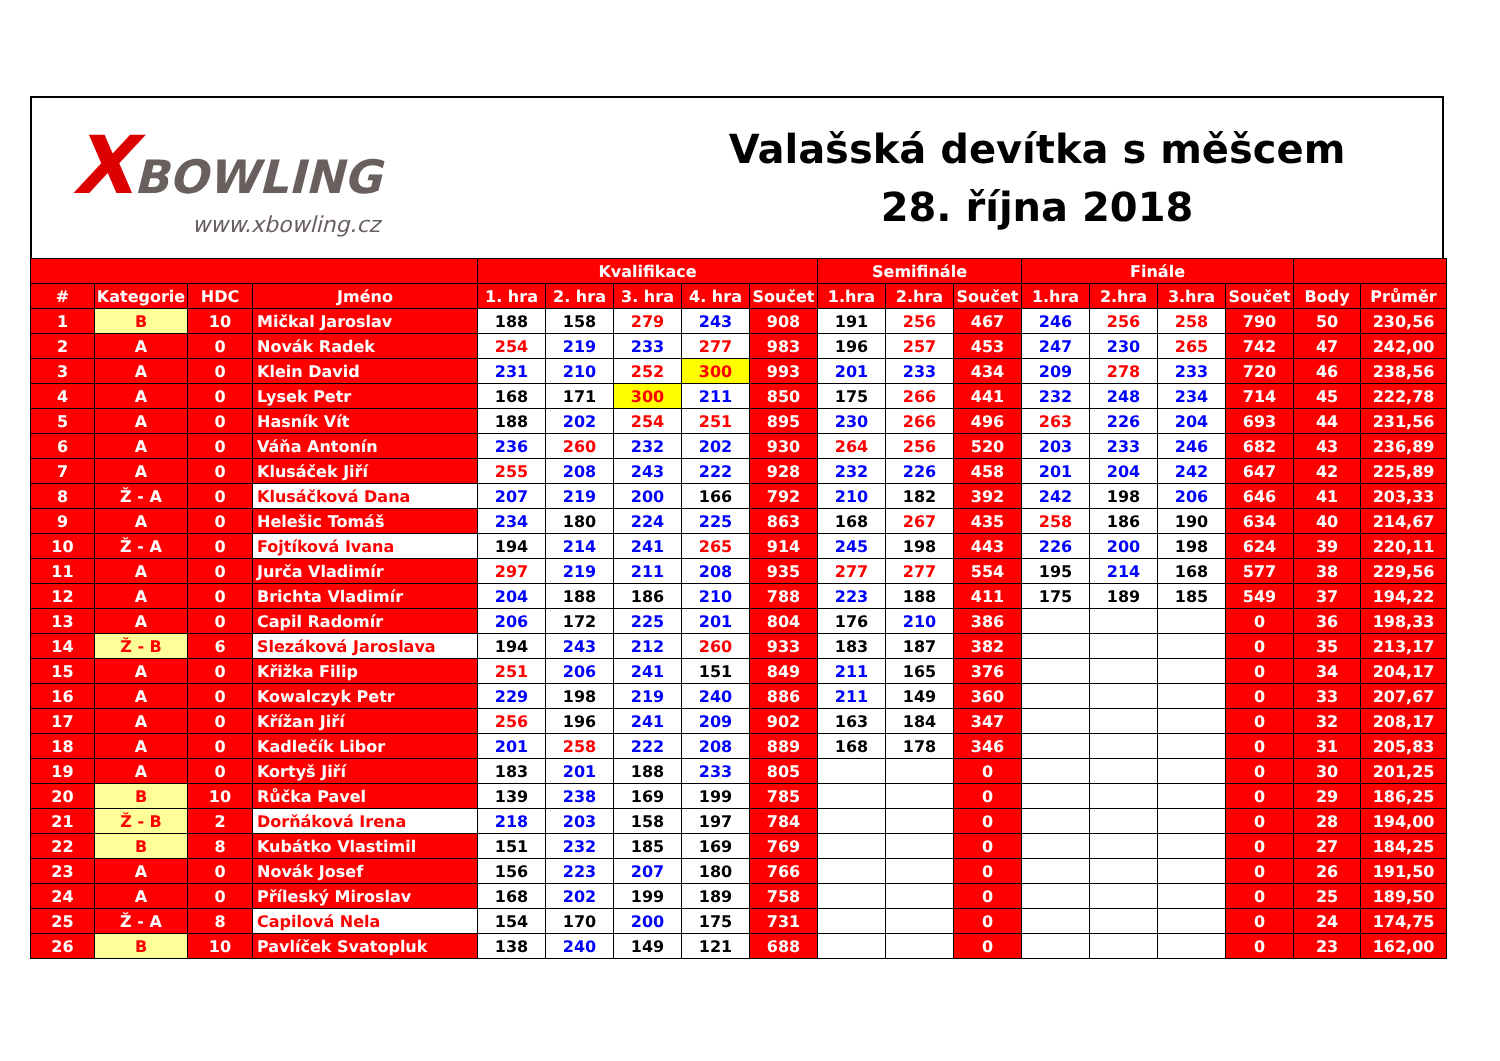XBOWLING
www.xbowling.cz
Valašská devítka s měšcem
28. října 2018
| | | | | Kvalifikace | | | | | Semifinále | | | Finále | | | | | |
| --- | --- | --- | --- | --- | --- | --- | --- | --- | --- | --- | --- | --- | --- | --- | --- | --- | --- |
| # | Kategorie | HDC | Jméno | 1. hra | 2. hra | 3. hra | 4. hra | Součet | 1.hra | 2.hra | Součet | 1.hra | 2.hra | 3.hra | Součet | Body | Průměr |
| 1 | B | 10 | Mičkal Jaroslav | 188 | 158 | 279 | 243 | 908 | 191 | 256 | 467 | 246 | 256 | 258 | 790 | 50 | 230,56 |
| 2 | A | 0 | Novák Radek | 254 | 219 | 233 | 277 | 983 | 196 | 257 | 453 | 247 | 230 | 265 | 742 | 47 | 242,00 |
| 3 | A | 0 | Klein David | 231 | 210 | 252 | 300 | 993 | 201 | 233 | 434 | 209 | 278 | 233 | 720 | 46 | 238,56 |
| 4 | A | 0 | Lysek Petr | 168 | 171 | 300 | 211 | 850 | 175 | 266 | 441 | 232 | 248 | 234 | 714 | 45 | 222,78 |
| 5 | A | 0 | Hasník Vít | 188 | 202 | 254 | 251 | 895 | 230 | 266 | 496 | 263 | 226 | 204 | 693 | 44 | 231,56 |
| 6 | A | 0 | Váňa Antonín | 236 | 260 | 232 | 202 | 930 | 264 | 256 | 520 | 203 | 233 | 246 | 682 | 43 | 236,89 |
| 7 | A | 0 | Klusáček Jiří | 255 | 208 | 243 | 222 | 928 | 232 | 226 | 458 | 201 | 204 | 242 | 647 | 42 | 225,89 |
| 8 | Ž - A | 0 | Klusáčková Dana | 207 | 219 | 200 | 166 | 792 | 210 | 182 | 392 | 242 | 198 | 206 | 646 | 41 | 203,33 |
| 9 | A | 0 | Helešic Tomáš | 234 | 180 | 224 | 225 | 863 | 168 | 267 | 435 | 258 | 186 | 190 | 634 | 40 | 214,67 |
| 10 | Ž - A | 0 | Fojtíková Ivana | 194 | 214 | 241 | 265 | 914 | 245 | 198 | 443 | 226 | 200 | 198 | 624 | 39 | 220,11 |
| 11 | A | 0 | Jurča Vladimír | 297 | 219 | 211 | 208 | 935 | 277 | 277 | 554 | 195 | 214 | 168 | 577 | 38 | 229,56 |
| 12 | A | 0 | Brichta Vladimír | 204 | 188 | 186 | 210 | 788 | 223 | 188 | 411 | 175 | 189 | 185 | 549 | 37 | 194,22 |
| 13 | A | 0 | Capil Radomír | 206 | 172 | 225 | 201 | 804 | 176 | 210 | 386 | | | | 0 | 36 | 198,33 |
| 14 | Ž - B | 6 | Slezáková Jaroslava | 194 | 243 | 212 | 260 | 933 | 183 | 187 | 382 | | | | 0 | 35 | 213,17 |
| 15 | A | 0 | Křižka Filip | 251 | 206 | 241 | 151 | 849 | 211 | 165 | 376 | | | | 0 | 34 | 204,17 |
| 16 | A | 0 | Kowalczyk Petr | 229 | 198 | 219 | 240 | 886 | 211 | 149 | 360 | | | | 0 | 33 | 207,67 |
| 17 | A | 0 | Křížan Jiří | 256 | 196 | 241 | 209 | 902 | 163 | 184 | 347 | | | | 0 | 32 | 208,17 |
| 18 | A | 0 | Kadlečík Libor | 201 | 258 | 222 | 208 | 889 | 168 | 178 | 346 | | | | 0 | 31 | 205,83 |
| 19 | A | 0 | Kortyš Jiří | 183 | 201 | 188 | 233 | 805 | | | 0 | | | | 0 | 30 | 201,25 |
| 20 | B | 10 | Růčka Pavel | 139 | 238 | 169 | 199 | 785 | | | 0 | | | | 0 | 29 | 186,25 |
| 21 | Ž - B | 2 | Dorňáková Irena | 218 | 203 | 158 | 197 | 784 | | | 0 | | | | 0 | 28 | 194,00 |
| 22 | B | 8 | Kubátko Vlastimil | 151 | 232 | 185 | 169 | 769 | | | 0 | | | | 0 | 27 | 184,25 |
| 23 | A | 0 | Novák Josef | 156 | 223 | 207 | 180 | 766 | | | 0 | | | | 0 | 26 | 191,50 |
| 24 | A | 0 | Příleský Miroslav | 168 | 202 | 199 | 189 | 758 | | | 0 | | | | 0 | 25 | 189,50 |
| 25 | Ž - A | 8 | Capilová Nela | 154 | 170 | 200 | 175 | 731 | | | 0 | | | | 0 | 24 | 174,75 |
| 26 | B | 10 | Pavlíček Svatopluk | 138 | 240 | 149 | 121 | 688 | | | 0 | | | | 0 | 23 | 162,00 |